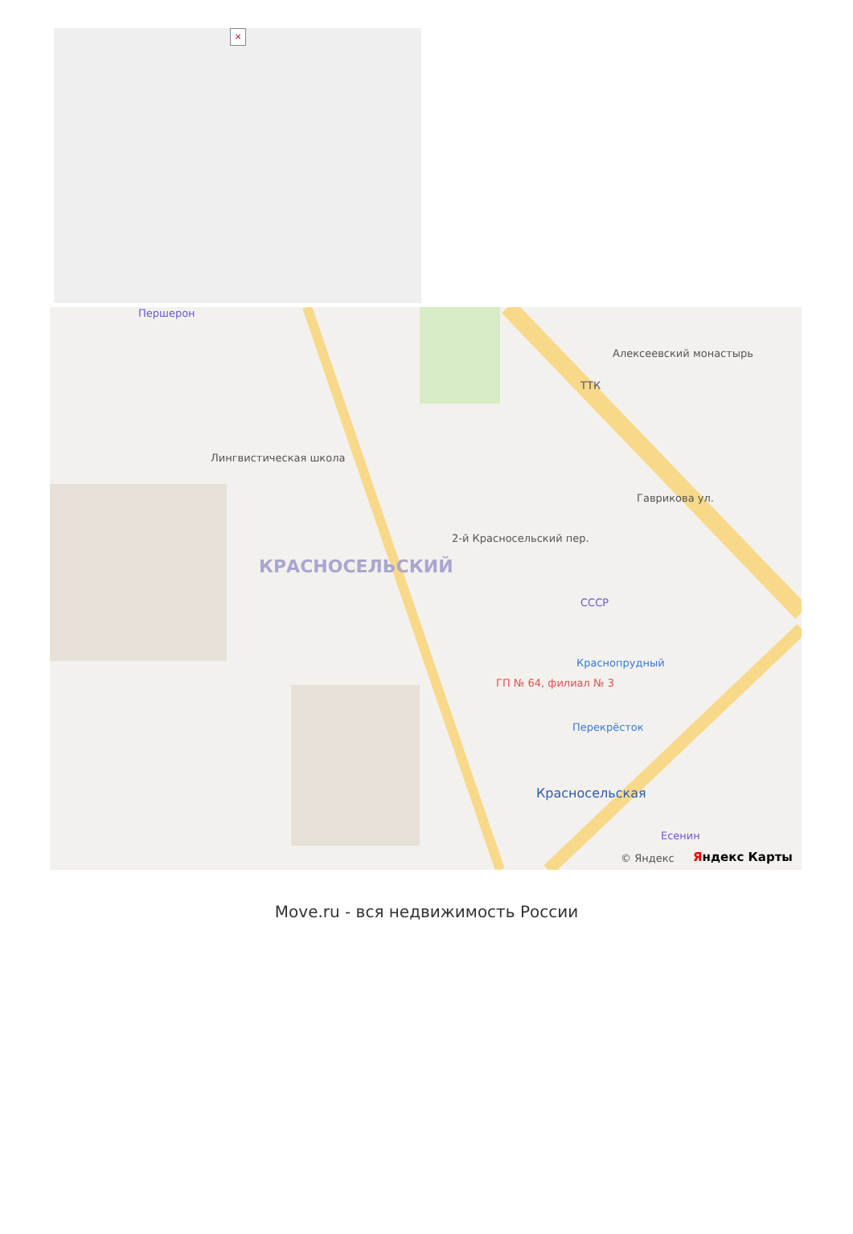×
КРАСНОСЕЛЬСКИЙ
Лингвистическая школа
Алексеевский монастырь
СССР
Краснопрудный
ГП № 64, филиал № 3
Перекрёсток
Красносельская
Есенин
2-й Красносельский пер.
Гаврикова ул.
ТТК
Першерон
© Яндекс Яндекс Карты
Move.ru - вся недвижимость России